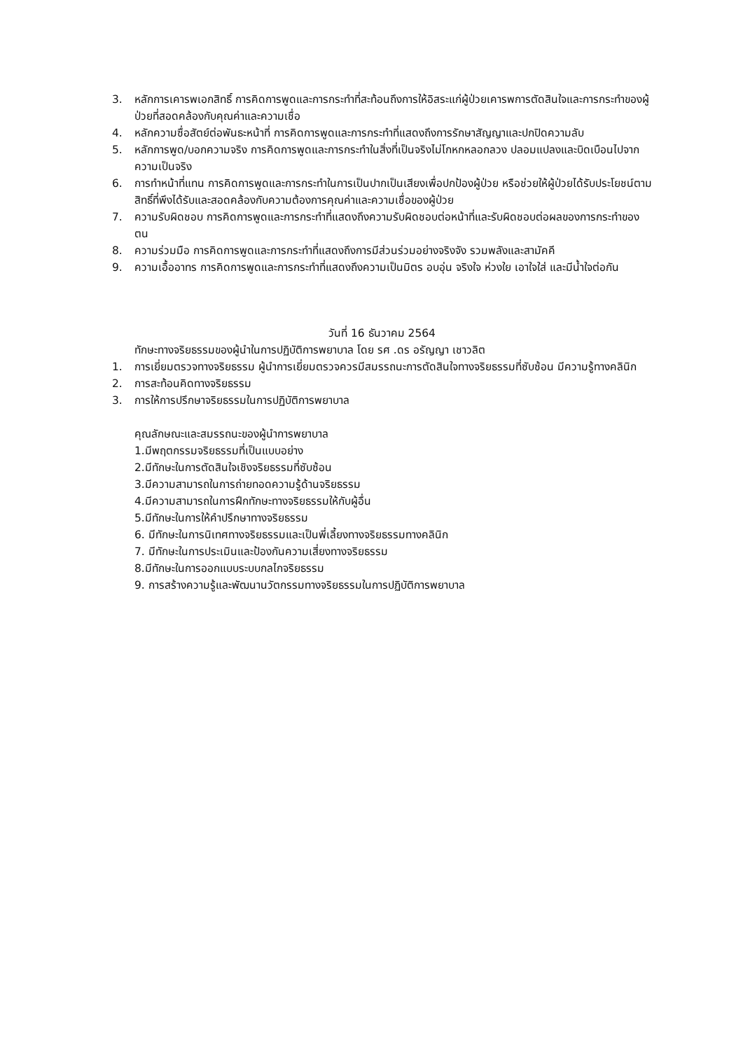3. หลักการเคารพเอกสิทธิ์ การคิดการพูดและการกระทำที่สะท้อนถึงการให้อิสระแก่ผู้ป่วยเคารพการตัดสินใจและการกระทำของผู้ป่วยที่สอดคล้องกับคุณค่าและความเชื่อ
4. หลักความซื่อสัตย์ต่อพันธะหน้าที่ การคิดการพูดและการกระทำที่แสดงถึงการรักษาสัญญาและปกปิดความลับ
5. หลักการพูด/บอกความจริง การคิดการพูดและการกระทำในสิ่งที่เป็นจริงไม่โกหกหลอกลวง ปลอมแปลงและบิดเบือนไปจากความเป็นจริง
6. การทำหน้าที่แทน การคิดการพูดและการกระทำในการเป็นปากเป็นเสียงเพื่อปกป้องผู้ป่วย หรือช่วยให้ผู้ป่วยได้รับประโยชน์ตามสิทธิ์ที่พึงได้รับและสอดคล้องกับความต้องการคุณค่าและความเชื่อของผู้ป่วย
7. ความรับผิดชอบ การคิดการพูดและการกระทำที่แสดงถึงความรับผิดชอบต่อหน้าที่และรับผิดชอบต่อผลของการกระทำของตน
8. ความร่วมมือ การคิดการพูดและการกระทำที่แสดงถึงการมีส่วนร่วมอย่างจริงจัง รวมพลังและสามัคคี
9. ความเอื้ออาทร การคิดการพูดและการกระทำที่แสดงถึงความเป็นมิตร อบอุ่น จริงใจ ห่วงใย เอาใจใส่ และมีน้ำใจต่อกัน
วันที่ 16 ธันวาคม 2564
ทักษะทางจริยธรรมของผู้นำในการปฏิบัติการพยาบาล โดย รศ .ดร อรัญญา เชาวลิต
1. การเยี่ยมตรวจทางจริยธรรม ผู้นำการเยี่ยมตรวจควรมีสมรรถนะการตัดสินใจทางจริยธรรมที่ซับซ้อน มีความรู้ทางคลินิก
2. การสะท้อนคิดทางจริยธรรม
3. การให้การปรึกษาจริยธรรมในการปฏิบัติการพยาบาล
คุณลักษณะและสมรรถนะของผู้นำการพยาบาล
1.มีพฤตกรรมจริยธรรมที่เป็นแบบอย่าง
2.มีทักษะในการตัดสินใจเชิงจริยธรรมที่ซับซ้อน
3.มีความสามารถในการถ่ายทอดความรู้ด้านจริยธรรม
4.มีความสามารถในการฝึกทักษะทางจริยธรรมให้กับผู้อื่น
5.มีทักษะในการให้คำปรึกษาทางจริยธรรม
6. มีทักษะในการนิเทศทางจริยธรรมและเป็นพี่เลี้ยงทางจริยธรรมทางคลินิก
7. มีทักษะในการประเมินและป้องกันความเสี่ยงทางจริยธรรม
8.มีทักษะในการออกแบบระบบกลไกจริยธรรม
9. การสร้างความรู้และพัฒนานวัตกรรมทางจริยธรรมในการปฏิบัติการพยาบาล